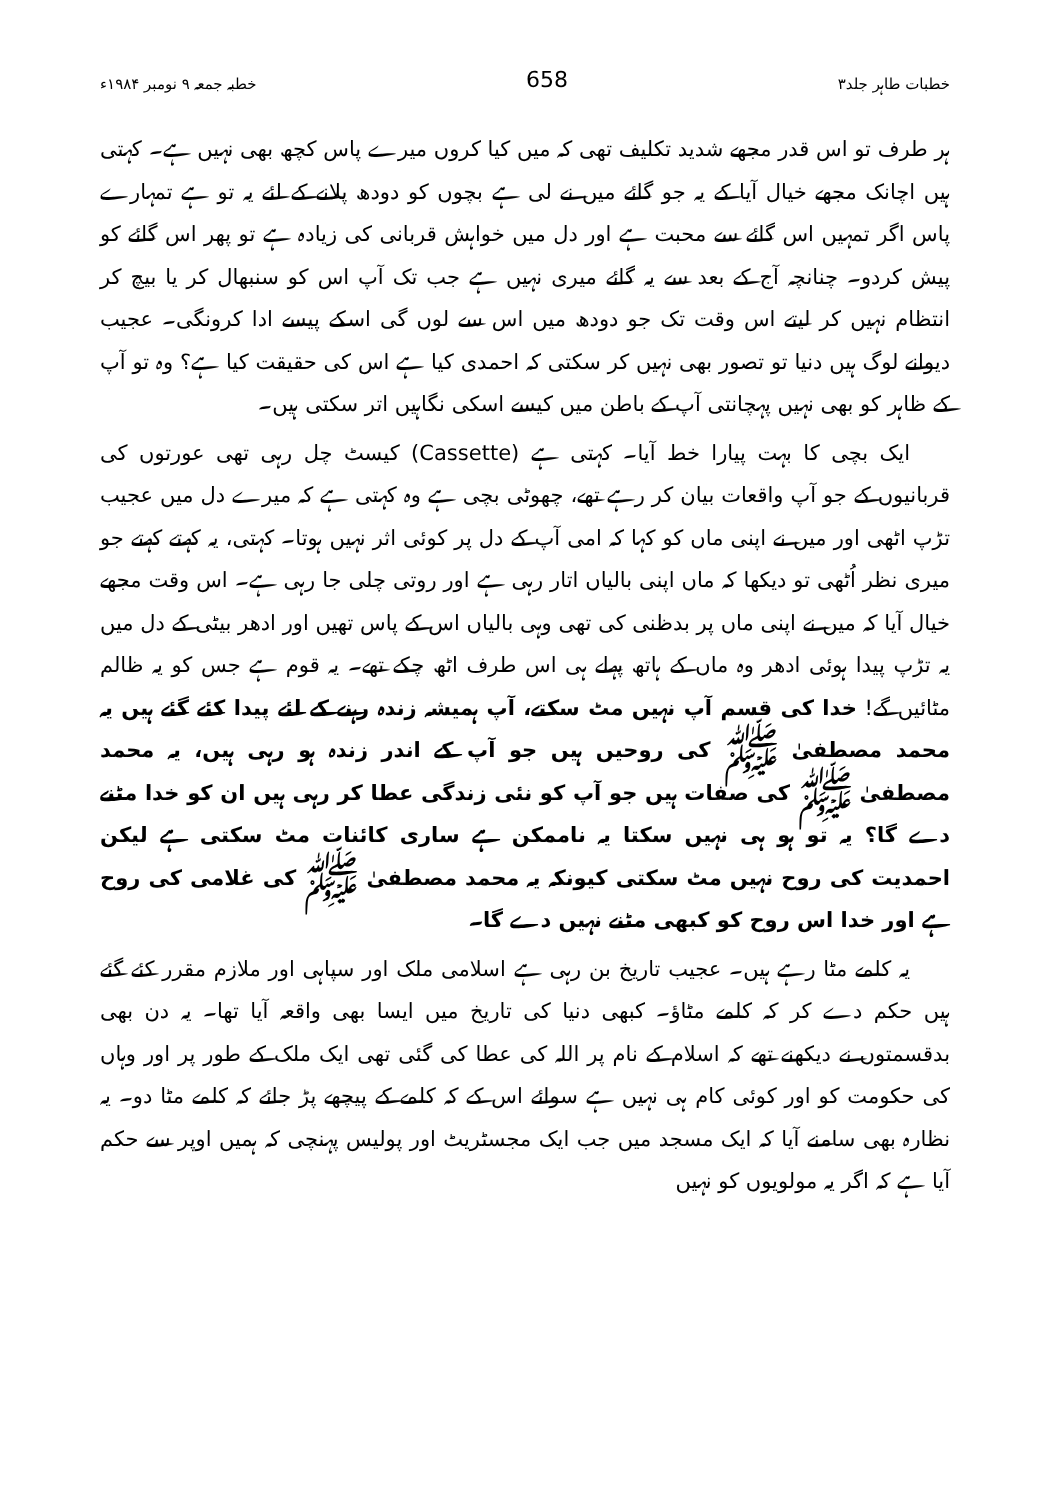خطبات طاہر جلد۳ 658 خطبہ جمعہ ۹ نومبر ۱۹۸۴ء
ہر طرف تو اس قدر مجھے شدید تکلیف تھی کہ میں کیا کروں میرے پاس کچھ بھی نہیں ہے۔ کہتی ہیں اچانک مجھے خیال آیا کے یہ جو گائے میں نے لی ہے بچوں کو دودھ پلانے کے لئے یہ تو ہے تمہارے پاس اگر تمہیں اس گائے سے محبت ہے اور دل میں خواہش قربانی کی زیادہ ہے تو پھر اس گائے کو پیش کردو۔ چنانچہ آج کے بعد سے یہ گائے میری نہیں ہے جب تک آپ اس کو سنبھال کر یا بیچ کر انتظام نہیں کر لیتے اس وقت تک جو دودھ میں اس سے لوں گی اسکے پیسے ادا کرونگی۔ عجیب دیوانے لوگ ہیں دنیا تو تصور بھی نہیں کر سکتی کہ احمدی کیا ہے اس کی حقیقت کیا ہے؟ وہ تو آپ کے ظاہر کو بھی نہیں پہچانتی آپ کے باطن میں کیسے اسکی نگاہیں اتر سکتی ہیں۔
ایک بچی کا بہت پیارا خط آیا۔ کہتی ہے (Cassette) کیسٹ چل رہی تھی عورتوں کی قربانیوں کے جو آپ واقعات بیان کر رہے تھے، چھوٹی بچی ہے وہ کہتی ہے کہ میرے دل میں عجیب تڑپ اٹھی اور میں نے اپنی ماں کو کہا کہ امی آپ کے دل پر کوئی اثر نہیں ہوتا۔ کہتی، یہ کہتے کہتے جو میری نظر اُٹھی تو دیکھا کہ ماں اپنی بالیاں اتار رہی ہے اور روتی چلی جا رہی ہے۔ اس وقت مجھے خیال آیا کہ میں نے اپنی ماں پر بدظنی کی تھی وہی بالیاں اس کے پاس تھیں اور ادھر بیٹی کے دل میں یہ تڑپ پیدا ہوئی ادھر وہ ماں کے ہاتھ پہلے ہی اس طرف اٹھ چکے تھے۔ یہ قوم ہے جس کو یہ ظالم مٹائیں گے! خدا کی قسم آپ نہیں مٹ سکتے، آپ ہمیشہ زندہ رہنے کے لئے پیدا کئے گئے ہیں یہ محمد مصطفیٰ ﷺ کی روحیں ہیں جو آپ کے اندر زندہ ہو رہی ہیں، یہ محمد مصطفیٰ ﷺ کی صفات ہیں جو آپ کو نئی زندگی عطا کر رہی ہیں ان کو خدا مٹنے دے گا؟ یہ تو ہو ہی نہیں سکتا یہ ناممکن ہے ساری کائنات مٹ سکتی ہے لیکن احمدیت کی روح نہیں مٹ سکتی کیونکہ یہ محمد مصطفیٰ ﷺ کی غلامی کی روح ہے اور خدا اس روح کو کبھی مٹنے نہیں دے گا۔
یہ کلمے مٹا رہے ہیں۔ عجیب تاریخ بن رہی ہے اسلامی ملک اور سپاہی اور ملازم مقرر کئے گئے ہیں حکم دے کر کہ کلمے مٹاؤ۔ کبھی دنیا کی تاریخ میں ایسا بھی واقعہ آیا تھا۔ یہ دن بھی بدقسمتوں نے دیکھنے تھے کہ اسلام کے نام پر اللہ کی عطا کی گئی تھی ایک ملک کے طور پر اور وہاں کی حکومت کو اور کوئی کام ہی نہیں ہے سوائے اس کے کہ کلمے کے پیچھے پڑ جائے کہ کلمے مٹا دو۔ یہ نظارہ بھی سامنے آیا کہ ایک مسجد میں جب ایک مجسٹریٹ اور پولیس پہنچی کہ ہمیں اوپر سے حکم آیا ہے کہ اگر یہ مولویوں کو نہیں